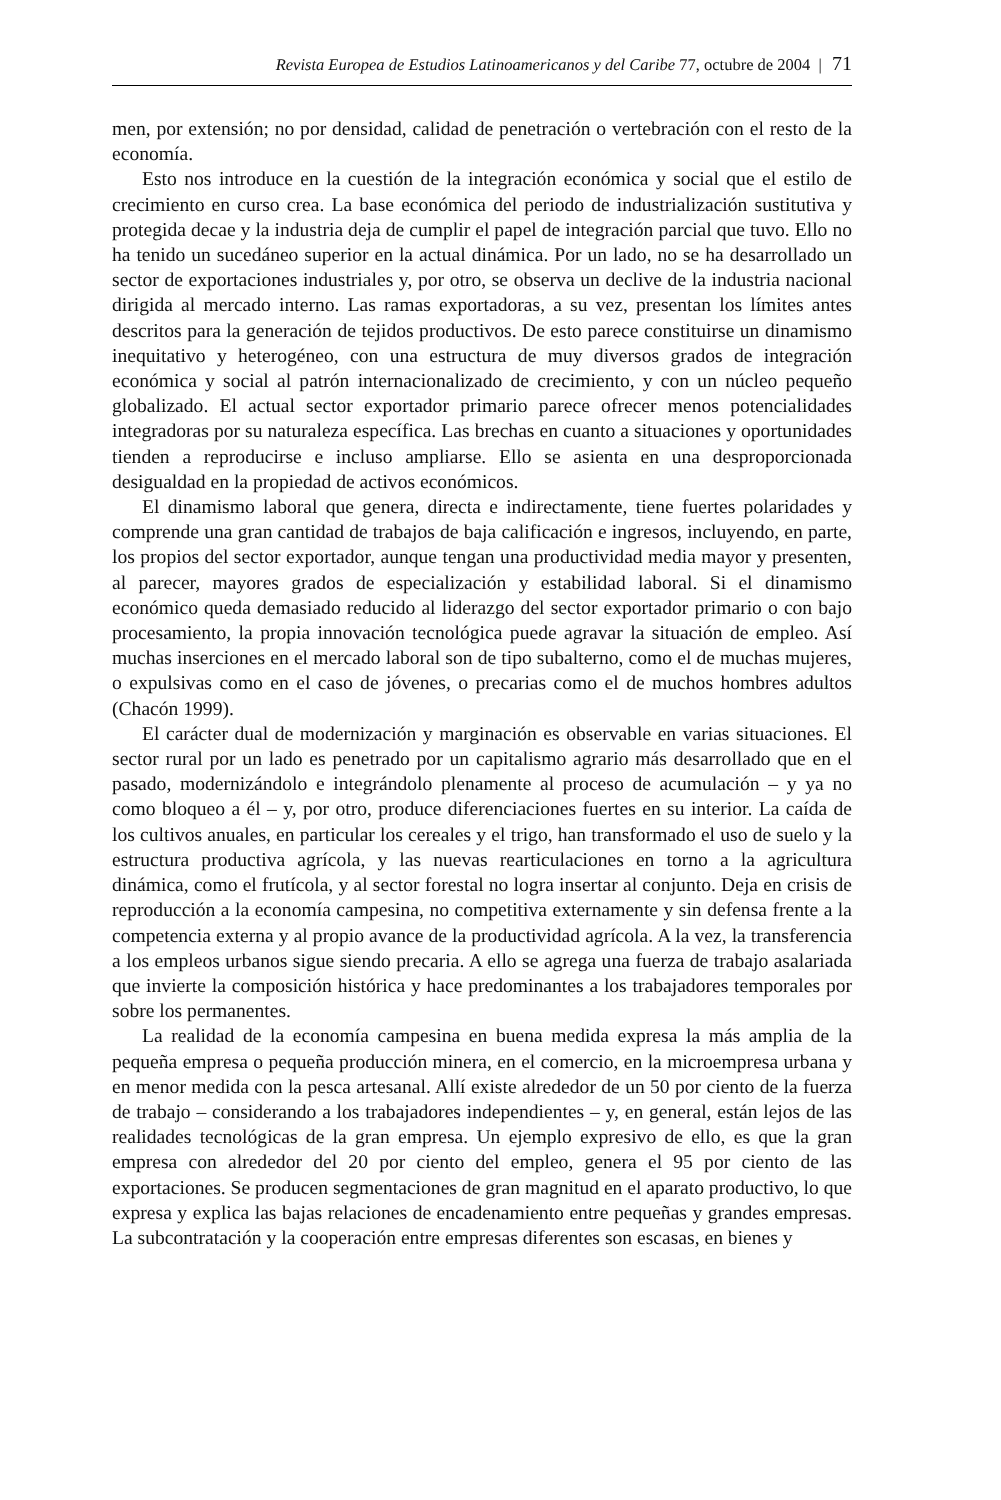Revista Europea de Estudios Latinoamericanos y del Caribe 77, octubre de 2004 | 71
men, por extensión; no por densidad, calidad de penetración o vertebración con el resto de la economía.
Esto nos introduce en la cuestión de la integración económica y social que el estilo de crecimiento en curso crea. La base económica del periodo de industrialización sustitutiva y protegida decae y la industria deja de cumplir el papel de integración parcial que tuvo. Ello no ha tenido un sucedáneo superior en la actual dinámica. Por un lado, no se ha desarrollado un sector de exportaciones industriales y, por otro, se observa un declive de la industria nacional dirigida al mercado interno. Las ramas exportadoras, a su vez, presentan los límites antes descritos para la generación de tejidos productivos. De esto parece constituirse un dinamismo inequitativo y heterogéneo, con una estructura de muy diversos grados de integración económica y social al patrón internacionalizado de crecimiento, y con un núcleo pequeño globalizado. El actual sector exportador primario parece ofrecer menos potencialidades integradoras por su naturaleza específica. Las brechas en cuanto a situaciones y oportunidades tienden a reproducirse e incluso ampliarse. Ello se asienta en una desproporcionada desigualdad en la propiedad de activos económicos.
El dinamismo laboral que genera, directa e indirectamente, tiene fuertes polaridades y comprende una gran cantidad de trabajos de baja calificación e ingresos, incluyendo, en parte, los propios del sector exportador, aunque tengan una productividad media mayor y presenten, al parecer, mayores grados de especialización y estabilidad laboral. Si el dinamismo económico queda demasiado reducido al liderazgo del sector exportador primario o con bajo procesamiento, la propia innovación tecnológica puede agravar la situación de empleo. Así muchas inserciones en el mercado laboral son de tipo subalterno, como el de muchas mujeres, o expulsivas como en el caso de jóvenes, o precarias como el de muchos hombres adultos (Chacón 1999).
El carácter dual de modernización y marginación es observable en varias situaciones. El sector rural por un lado es penetrado por un capitalismo agrario más desarrollado que en el pasado, modernizándolo e integrándolo plenamente al proceso de acumulación – y ya no como bloqueo a él – y, por otro, produce diferenciaciones fuertes en su interior. La caída de los cultivos anuales, en particular los cereales y el trigo, han transformado el uso de suelo y la estructura productiva agrícola, y las nuevas rearticulaciones en torno a la agricultura dinámica, como el frutícola, y al sector forestal no logra insertar al conjunto. Deja en crisis de reproducción a la economía campesina, no competitiva externamente y sin defensa frente a la competencia externa y al propio avance de la productividad agrícola. A la vez, la transferencia a los empleos urbanos sigue siendo precaria. A ello se agrega una fuerza de trabajo asalariada que invierte la composición histórica y hace predominantes a los trabajadores temporales por sobre los permanentes.
La realidad de la economía campesina en buena medida expresa la más amplia de la pequeña empresa o pequeña producción minera, en el comercio, en la microempresa urbana y en menor medida con la pesca artesanal. Allí existe alrededor de un 50 por ciento de la fuerza de trabajo – considerando a los trabajadores independientes – y, en general, están lejos de las realidades tecnológicas de la gran empresa. Un ejemplo expresivo de ello, es que la gran empresa con alrededor del 20 por ciento del empleo, genera el 95 por ciento de las exportaciones. Se producen segmentaciones de gran magnitud en el aparato productivo, lo que expresa y explica las bajas relaciones de encadenamiento entre pequeñas y grandes empresas. La subcontratación y la cooperación entre empresas diferentes son escasas, en bienes y